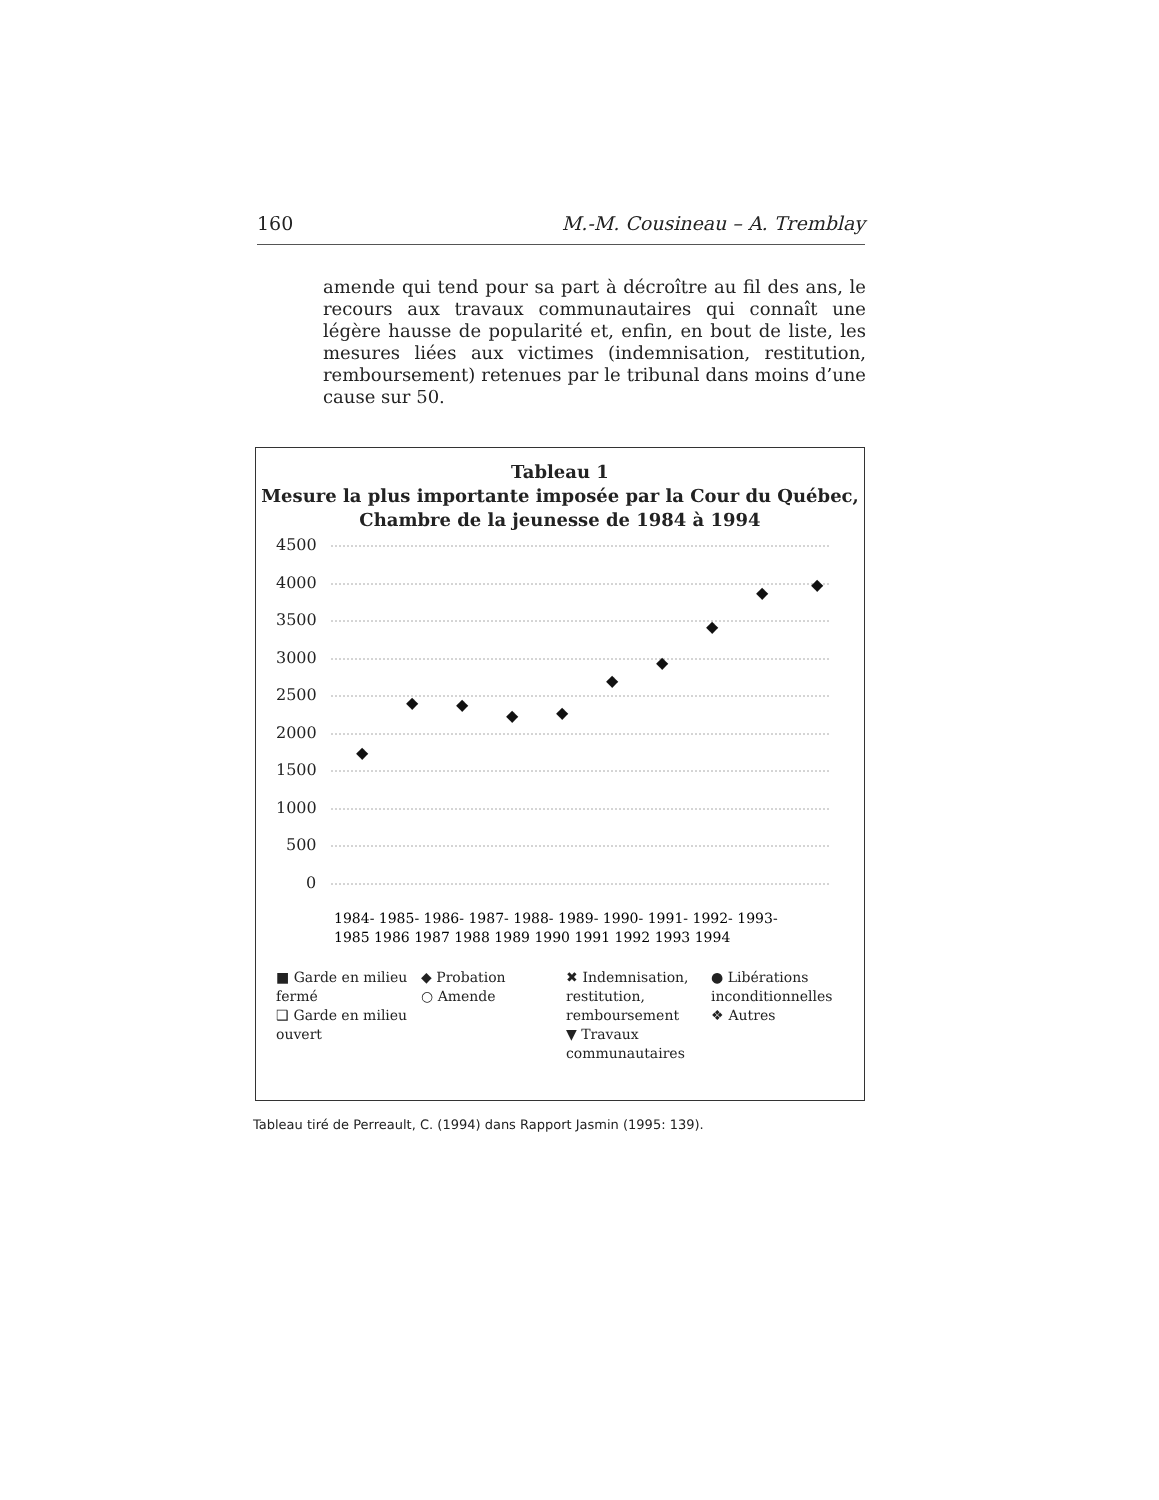160 M.-M. Cousineau – A. Tremblay
amende qui tend pour sa part à décroître au fil des ans, le recours aux travaux communautaires qui connaît une légère hausse de popularité et, enfin, en bout de liste, les mesures liées aux victimes (indemnisation, restitution, remboursement) retenues par le tribunal dans moins d’une cause sur 50.
Tableau 1
Mesure la plus importante imposée par la Cour du Québec,
Chambre de la jeunesse de 1984 à 1994
4500
4000
3500
3000
2500
2000
1500
1000
500
0
◆
◆
◆
◆
◆
◆
◆
◆
◆
◆
1984- 1985- 1986- 1987- 1988- 1989- 1990- 1991- 1992- 1993-
1985 1986 1987 1988 1989 1990 1991 1992 1993 1994
■ Garde en milieu fermé
❑ Garde en milieu ouvert
◆ Probation
○ Amende
✖ Indemnisation, restitution, remboursement
▼ Travaux communautaires
● Libérations inconditionnelles
❖ Autres
Tableau tiré de Perreault, C. (1994) dans Rapport Jasmin (1995: 139).